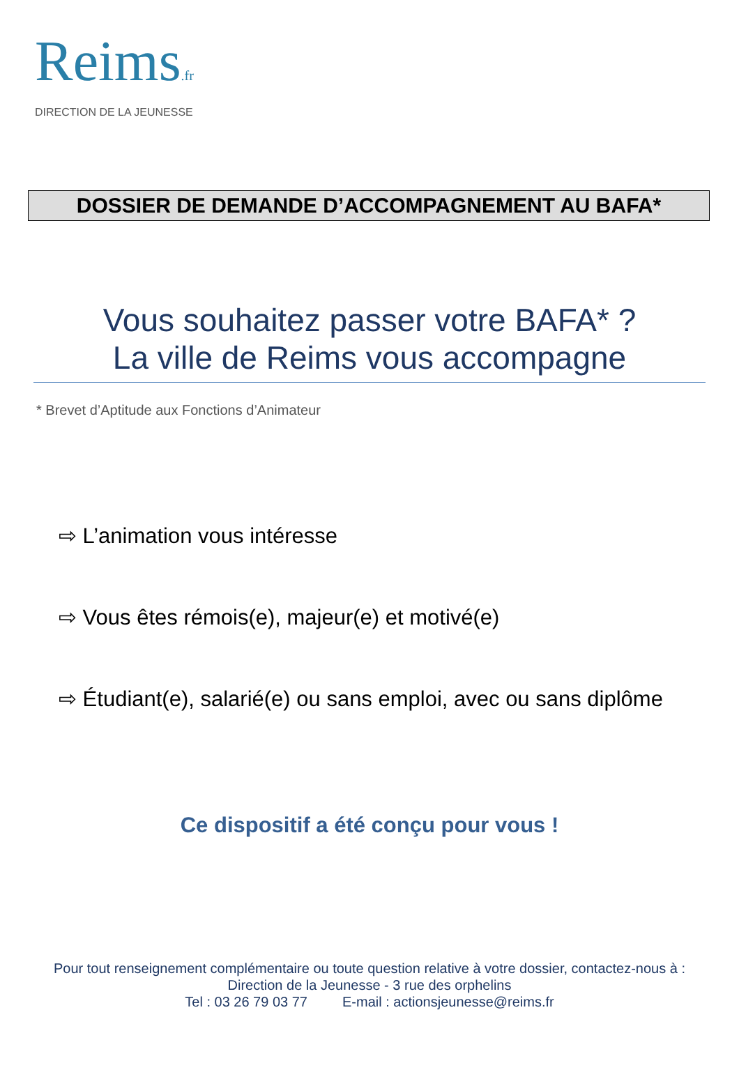Reims.fr
DIRECTION DE LA JEUNESSE
DOSSIER DE DEMANDE D’ACCOMPAGNEMENT AU BAFA*
Vous souhaitez passer votre BAFA* ?
La ville de Reims vous accompagne
* Brevet d’Aptitude aux Fonctions d’Animateur
⇨ L’animation vous intéresse
⇨ Vous êtes rémois(e), majeur(e) et motivé(e)
⇨ Étudiant(e), salarié(e) ou sans emploi, avec ou sans diplôme
Ce dispositif a été conçu pour vous !
Pour tout renseignement complémentaire ou toute question relative à votre dossier, contactez-nous à :
Direction de la Jeunesse - 3 rue des orphelins
Tel : 03 26 79 03 77 E-mail : actionsjeunesse@reims.fr